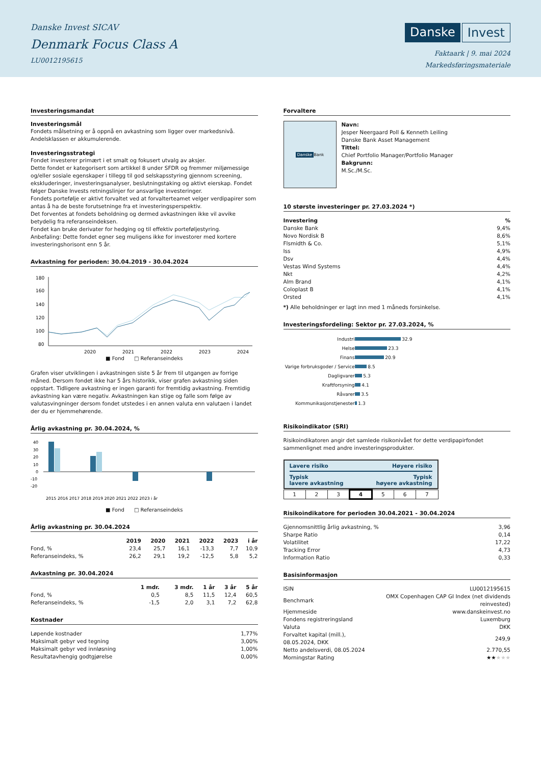Danske Invest SICAV
Denmark Focus Class A
LU0012195615
Danske Invest
Faktaark | 9. mai 2024
Markedsføringsmateriale
Investeringsmandat
Investeringsmål
Fondets målsetning er å oppnå en avkastning som ligger over markedsnivå. Andelsklassen er akkumulerende.
Investeringsstrategi
Fondet investerer primært i et smalt og fokusert utvalg av aksjer.
Dette fondet er kategorisert som artikkel 8 under SFDR og fremmer miljømessige og/eller sosiale egenskaper i tillegg til god selskapsstyring gjennom screening, ekskluderinger, investeringsanalyser, beslutningstaking og aktivt eierskap. Fondet følger Danske Invests retningslinjer for ansvarlige investeringer.
Fondets portefølje er aktivt forvaltet ved at forvalterteamet velger verdipapirer som antas å ha de beste forutsetninge fra et investeringsperspektiv.
Det forventes at fondets beholdning og dermed avkastningen ikke vil avvike betydelig fra referanseindeksen.
Fondet kan bruke derivater for hedging og til effektiv porteføljestyring.
Anbefaling: Dette fondet egner seg muligens ikke for investorer med kortere investeringshorisont enn 5 år.
Avkastning for perioden: 30.04.2019 - 30.04.2024
180
160
140
120
100
80
2020
2021
2022
2023
2024
■ Fond □ Referanseindeks
Grafen viser utviklingen i avkastningen siste 5 år frem til utgangen av forrige måned. Dersom fondet ikke har 5 års historikk, viser grafen avkastning siden oppstart. Tidligere avkastning er ingen garanti for fremtidig avkastning. Fremtidig avkastning kan være negativ. Avkastningen kan stige og falle som følge av valutasvingninger dersom fondet utstedes i en annen valuta enn valutaen i landet der du er hjemmehørende.
Årlig avkastning pr. 30.04.2024, %
40
30
20
10
0
-10
-20
2015 2016 2017 2018 2019 2020 2021 2022 2023 i år
■ Fond □ Referanseindeks
Årlig avkastning pr. 30.04.2024
| | 2019 | 2020 | 2021 | 2022 | 2023 | i år |
| --- | --- | --- | --- | --- | --- | --- |
| Fond, % | 23,4 | 25,7 | 16,1 | -13,3 | 7,7 | 10,9 |
| Referanseindeks, % | 26,2 | 29,1 | 19,2 | -12,5 | 5,8 | 5,2 |
Avkastning pr. 30.04.2024
| | 1 mdr. | 3 mdr. | 1 år | 3 år | 5 år |
| --- | --- | --- | --- | --- | --- |
| Fond, % | 0,5 | 8,5 | 11,5 | 12,4 | 60,5 |
| Referanseindeks, % | -1,5 | 2,0 | 3,1 | 7,2 | 62,8 |
Kostnader
| Løpende kostnader | 1,77% |
| Maksimalt gebyr ved tegning | 3,00% |
| Maksimalt gebyr ved innløsning | 1,00% |
| Resultatavhengig godtgjørelse | 0,00% |
Forvaltere
Danske Bank
Navn:
Jesper Neergaard Poll & Kenneth Leiling
Danske Bank Asset Management
Tittel:
Chief Portfolio Manager/Portfolio Manager
Bakgrunn:
M.Sc./M.Sc.
10 største investeringer pr. 27.03.2024 *)
| Investering | % |
| --- | --- |
| Danske Bank | 9,4% |
| Novo Nordisk B | 8,6% |
| Flsmidth & Co. | 5,1% |
| Iss | 4,9% |
| Dsv | 4,4% |
| Vestas Wind Systems | 4,4% |
| Nkt | 4,2% |
| Alm Brand | 4,1% |
| Coloplast B | 4,1% |
| Orsted | 4,1% |
*) Alle beholdninger er lagt inn med 1 måneds forsinkelse.
Investeringsfordeling: Sektor pr. 27.03.2024, %
| Industri | 32.9 |
| Helse | 23.3 |
| Finans | 20.9 |
| Varige forbruksgoder / Service | 8.5 |
| Dagligvarer | 5.3 |
| Kraftforsyning | 4.1 |
| Råvarer | 3.5 |
| Kommunikasjonstjenester | 1.3 |
Risikoindikator (SRI)
Risikoindikatoren angir det samlede risikonivået for dette verdipapirfondet sammenlignet med andre investeringsprodukter.
Lavere risiko Høyere risiko
Typisk
lavere avkastning Typisk
høyere avkastning
| 1 | 2 | 3 | 4 | 5 | 6 | 7 |
Risikoindikatore for perioden 30.04.2021 - 30.04.2024
| Gjennomsnittlig årlig avkastning, % | 3,96 |
| Sharpe Ratio | 0,14 |
| Volatilitet | 17,22 |
| Tracking Error | 4,73 |
| Information Ratio | 0,33 |
Basisinformasjon
| ISIN | LU0012195615 |
| Benchmark | OMX Copenhagen CAP GI Index (net dividends reinvested) |
| Hjemmeside | www.danskeinvest.no |
| Fondens registreringsland | Luxemburg |
| Valuta | DKK |
| Forvaltet kapital (mill.), 08.05.2024, DKK | 249,9 |
| Netto andelsverdi, 08.05.2024 | 2.770,55 |
| Morningstar Rating | ★★ ★★★ |